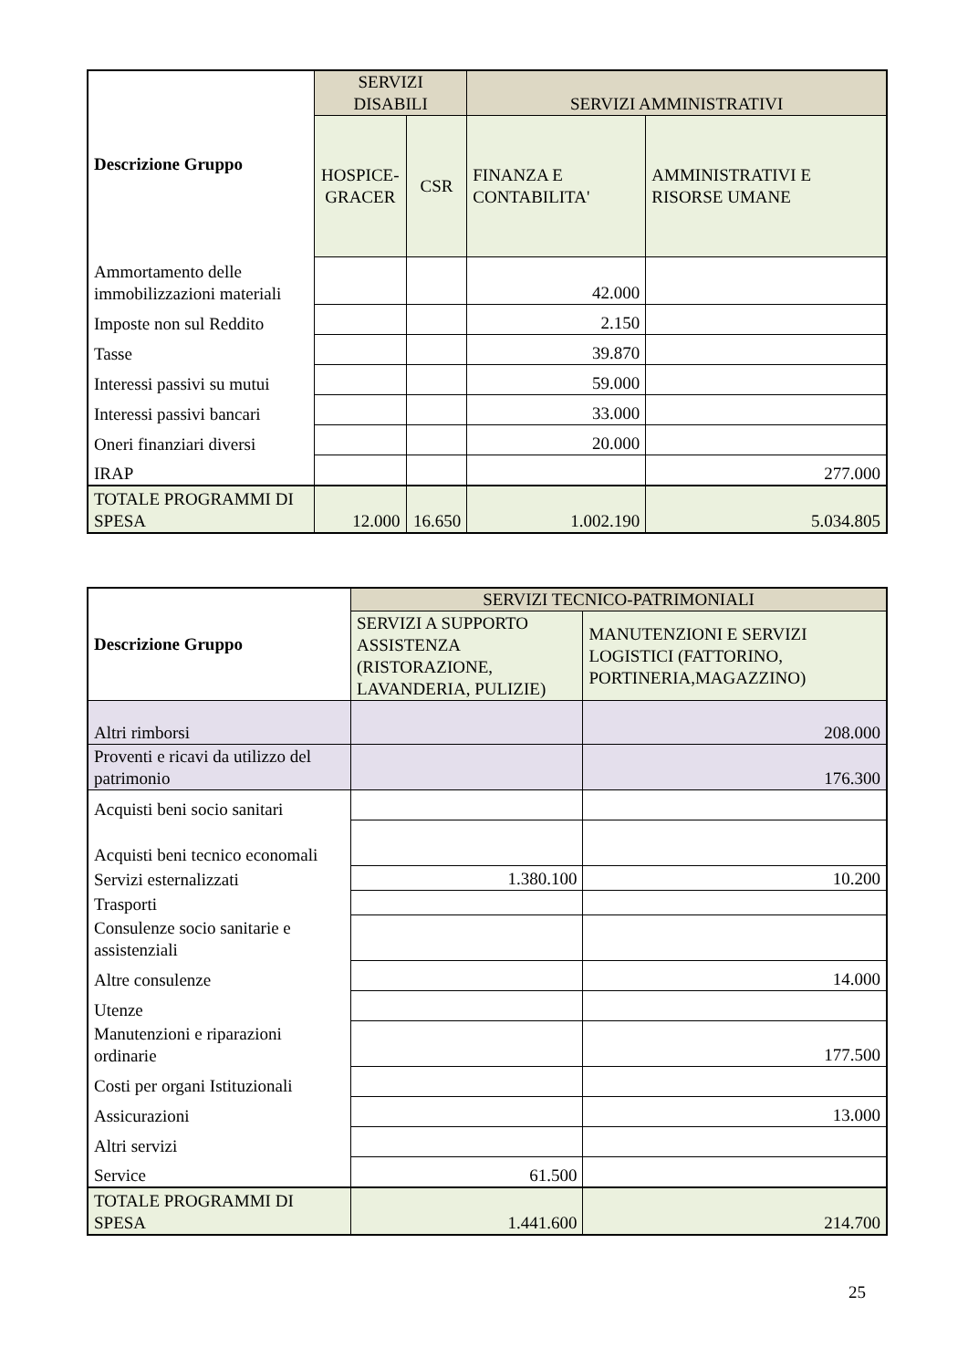| Descrizione Gruppo | SERVIZI DISABILI | | SERVIZI AMMINISTRATIVI | |
| --- | --- | --- | --- | --- |
| | HOSPICE- GRACER | CSR | FINANZA E CONTABILITA' | AMMINISTRATIVI E RISORSE UMANE |
| Ammortamento delle immobilizzazioni materiali | | | 42.000 | |
| Imposte non sul Reddito | | | 2.150 | |
| Tasse | | | 39.870 | |
| Interessi passivi su mutui | | | 59.000 | |
| Interessi passivi bancari | | | 33.000 | |
| Oneri finanziari diversi | | | 20.000 | |
| IRAP | | | | 277.000 |
| TOTALE PROGRAMMI DI SPESA | 12.000 | 16.650 | 1.002.190 | 5.034.805 |
| Descrizione Gruppo | SERVIZI TECNICO-PATRIMONIALI | |
| --- | --- | --- |
| | SERVIZI A SUPPORTO ASSISTENZA (RISTORAZIONE, LAVANDERIA, PULIZIE) | MANUTENZIONI E SERVIZI LOGISTICI (FATTORINO, PORTINERIA,MAGAZZINO) |
| Altri rimborsi | | 208.000 |
| Proventi e ricavi da utilizzo del patrimonio | | 176.300 |
| Acquisti beni socio sanitari | | |
| Acquisti beni tecnico economali | | |
| Servizi esternalizzati | 1.380.100 | 10.200 |
| Trasporti | | |
| Consulenze socio sanitarie e assistenziali | | |
| Altre consulenze | | 14.000 |
| Utenze | | |
| Manutenzioni e riparazioni ordinarie | | 177.500 |
| Costi per organi Istituzionali | | |
| Assicurazioni | | 13.000 |
| Altri servizi | | |
| Service | 61.500 | |
| TOTALE PROGRAMMI DI SPESA | 1.441.600 | 214.700 |
25